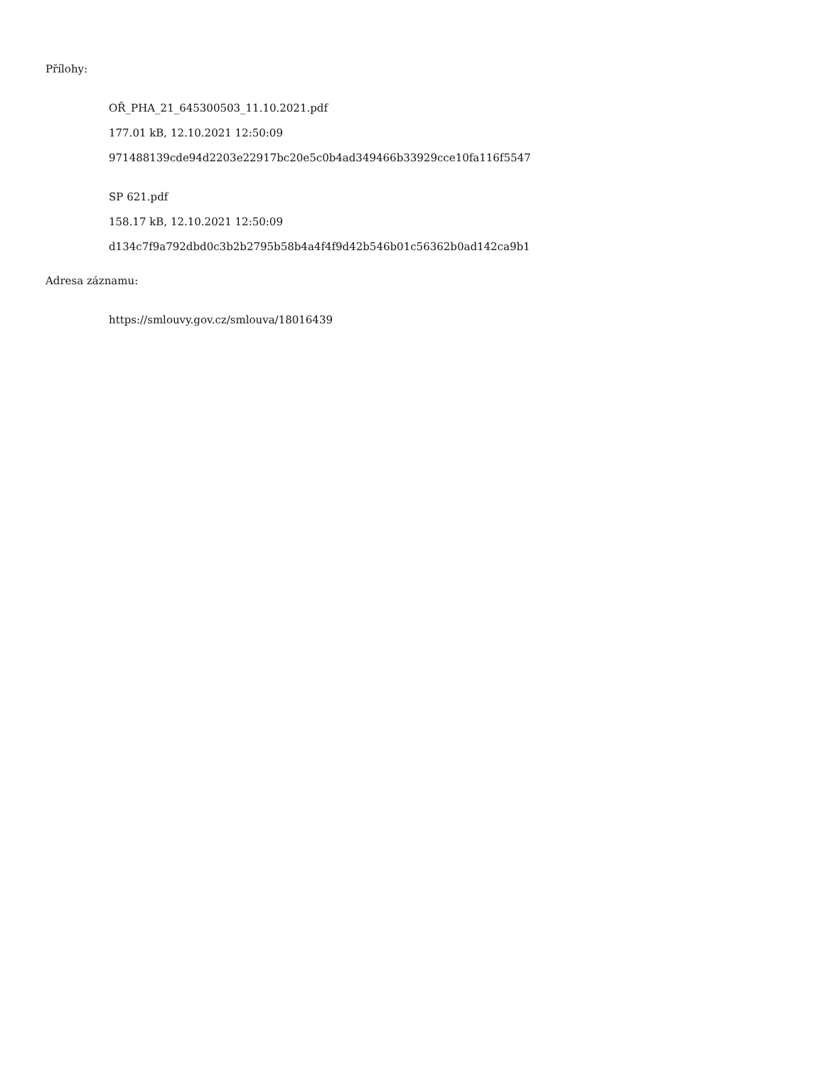Přílohy:
OŘ_PHA_21_645300503_11.10.2021.pdf
177.01 kB, 12.10.2021 12:50:09
971488139cde94d2203e22917bc20e5c0b4ad349466b33929cce10fa116f5547
SP 621.pdf
158.17 kB, 12.10.2021 12:50:09
d134c7f9a792dbd0c3b2b2795b58b4a4f4f9d42b546b01c56362b0ad142ca9b1
Adresa záznamu:
https://smlouvy.gov.cz/smlouva/18016439